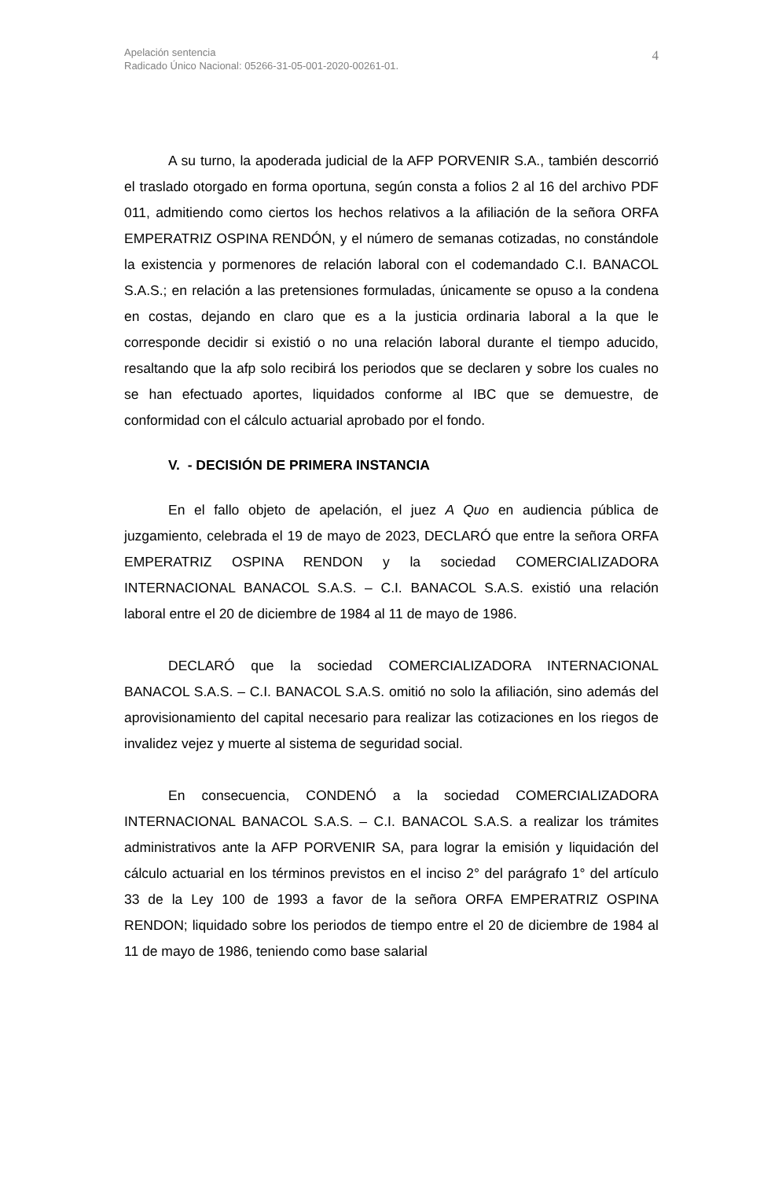Apelación sentencia
Radicado Único Nacional: 05266-31-05-001-2020-00261-01.
4
A su turno, la apoderada judicial de la AFP PORVENIR S.A., también descorrió el traslado otorgado en forma oportuna, según consta a folios 2 al 16 del archivo PDF 011, admitiendo como ciertos los hechos relativos a la afiliación de la señora ORFA EMPERATRIZ OSPINA RENDÓN, y el número de semanas cotizadas, no constándole la existencia y pormenores de relación laboral con el codemandado C.I. BANACOL S.A.S.; en relación a las pretensiones formuladas, únicamente se opuso a la condena en costas, dejando en claro que es a la justicia ordinaria laboral a la que le corresponde decidir si existió o no una relación laboral durante el tiempo aducido, resaltando que la afp solo recibirá los periodos que se declaren y sobre los cuales no se han efectuado aportes, liquidados conforme al IBC que se demuestre, de conformidad con el cálculo actuarial aprobado por el fondo.
V. - DECISIÓN DE PRIMERA INSTANCIA
En el fallo objeto de apelación, el juez A Quo en audiencia pública de juzgamiento, celebrada el 19 de mayo de 2023, DECLARÓ que entre la señora ORFA EMPERATRIZ OSPINA RENDON y la sociedad COMERCIALIZADORA INTERNACIONAL BANACOL S.A.S. – C.I. BANACOL S.A.S. existió una relación laboral entre el 20 de diciembre de 1984 al 11 de mayo de 1986.
DECLARÓ que la sociedad COMERCIALIZADORA INTERNACIONAL BANACOL S.A.S. – C.I. BANACOL S.A.S. omitió no solo la afiliación, sino además del aprovisionamiento del capital necesario para realizar las cotizaciones en los riegos de invalidez vejez y muerte al sistema de seguridad social.
En consecuencia, CONDENÓ a la sociedad COMERCIALIZADORA INTERNACIONAL BANACOL S.A.S. – C.I. BANACOL S.A.S. a realizar los trámites administrativos ante la AFP PORVENIR SA, para lograr la emisión y liquidación del cálculo actuarial en los términos previstos en el inciso 2° del parágrafo 1° del artículo 33 de la Ley 100 de 1993 a favor de la señora ORFA EMPERATRIZ OSPINA RENDON; liquidado sobre los periodos de tiempo entre el 20 de diciembre de 1984 al 11 de mayo de 1986, teniendo como base salarial